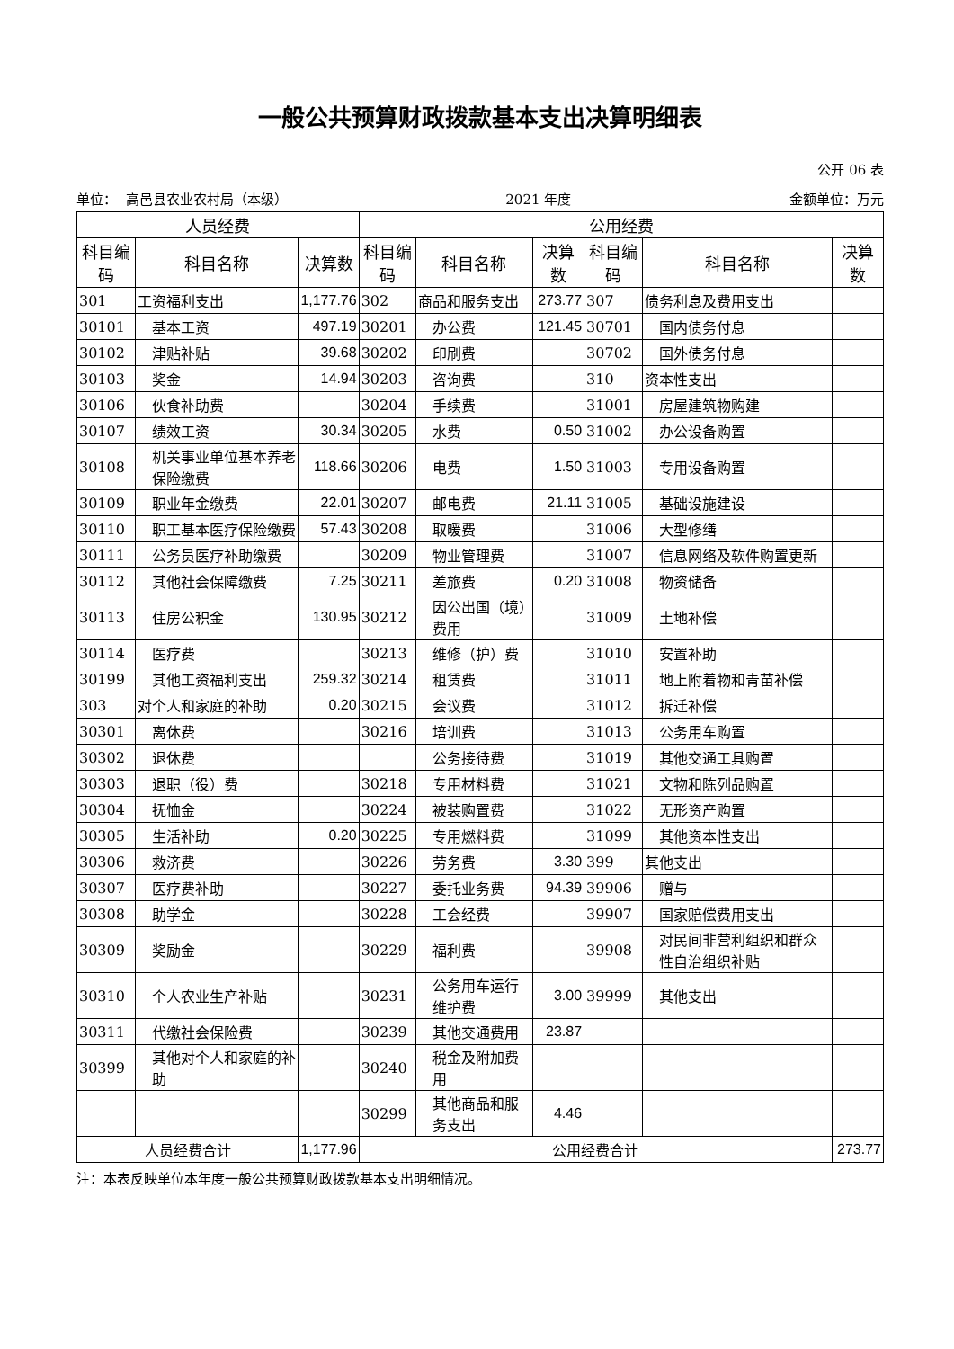一般公共预算财政拨款基本支出决算明细表
公开 06 表
单位： 高邑县农业农村局（本级）
2021 年度
金额单位：万元
| 人员经费 | | | 公用经费 | | | | | |
| --- | --- | --- | --- | --- | --- | --- | --- | --- |
| 科目编码 | 科目名称 | 决算数 | 科目编码 | 科目名称 | 决算数 | 科目编码 | 科目名称 | 决算数 |
| 301 | 工资福利支出 | 1,177.76 | 302 | 商品和服务支出 | 273.77 | 307 | 债务利息及费用支出 | |
| 30101 | 基本工资 | 497.19 | 30201 | 办公费 | 121.45 | 30701 | 国内债务付息 | |
| 30102 | 津贴补贴 | 39.68 | 30202 | 印刷费 | | 30702 | 国外债务付息 | |
| 30103 | 奖金 | 14.94 | 30203 | 咨询费 | | 310 | 资本性支出 | |
| 30106 | 伙食补助费 | | 30204 | 手续费 | | 31001 | 房屋建筑物购建 | |
| 30107 | 绩效工资 | 30.34 | 30205 | 水费 | 0.50 | 31002 | 办公设备购置 | |
| 30108 | 机关事业单位基本养老保险缴费 | 118.66 | 30206 | 电费 | 1.50 | 31003 | 专用设备购置 | |
| 30109 | 职业年金缴费 | 22.01 | 30207 | 邮电费 | 21.11 | 31005 | 基础设施建设 | |
| 30110 | 职工基本医疗保险缴费 | 57.43 | 30208 | 取暖费 | | 31006 | 大型修缮 | |
| 30111 | 公务员医疗补助缴费 | | 30209 | 物业管理费 | | 31007 | 信息网络及软件购置更新 | |
| 30112 | 其他社会保障缴费 | 7.25 | 30211 | 差旅费 | 0.20 | 31008 | 物资储备 | |
| 30113 | 住房公积金 | 130.95 | 30212 | 因公出国（境）费用 | | 31009 | 土地补偿 | |
| 30114 | 医疗费 | | 30213 | 维修（护）费 | | 31010 | 安置补助 | |
| 30199 | 其他工资福利支出 | 259.32 | 30214 | 租赁费 | | 31011 | 地上附着物和青苗补偿 | |
| 303 | 对个人和家庭的补助 | 0.20 | 30215 | 会议费 | | 31012 | 拆迁补偿 | |
| 30301 | 离休费 | | 30216 | 培训费 | | 31013 | 公务用车购置 | |
| 30302 | 退休费 | | | 公务接待费 | | 31019 | 其他交通工具购置 | |
| 30303 | 退职（役）费 | | 30218 | 专用材料费 | | 31021 | 文物和陈列品购置 | |
| 30304 | 抚恤金 | | 30224 | 被装购置费 | | 31022 | 无形资产购置 | |
| 30305 | 生活补助 | 0.20 | 30225 | 专用燃料费 | | 31099 | 其他资本性支出 | |
| 30306 | 救济费 | | 30226 | 劳务费 | 3.30 | 399 | 其他支出 | |
| 30307 | 医疗费补助 | | 30227 | 委托业务费 | 94.39 | 39906 | 赠与 | |
| 30308 | 助学金 | | 30228 | 工会经费 | | 39907 | 国家赔偿费用支出 | |
| 30309 | 奖励金 | | 30229 | 福利费 | | 39908 | 对民间非营利组织和群众性自治组织补贴 | |
| 30310 | 个人农业生产补贴 | | 30231 | 公务用车运行维护费 | 3.00 | 39999 | 其他支出 | |
| 30311 | 代缴社会保险费 | | 30239 | 其他交通费用 | 23.87 | | | |
| 30399 | 其他对个人和家庭的补助 | | 30240 | 税金及附加费用 | | | | |
| | | | 30299 | 其他商品和服务支出 | 4.46 | | | |
| 人员经费合计 | | 1,177.96 | 公用经费合计 | | | | | 273.77 |
注：本表反映单位本年度一般公共预算财政拨款基本支出明细情况。